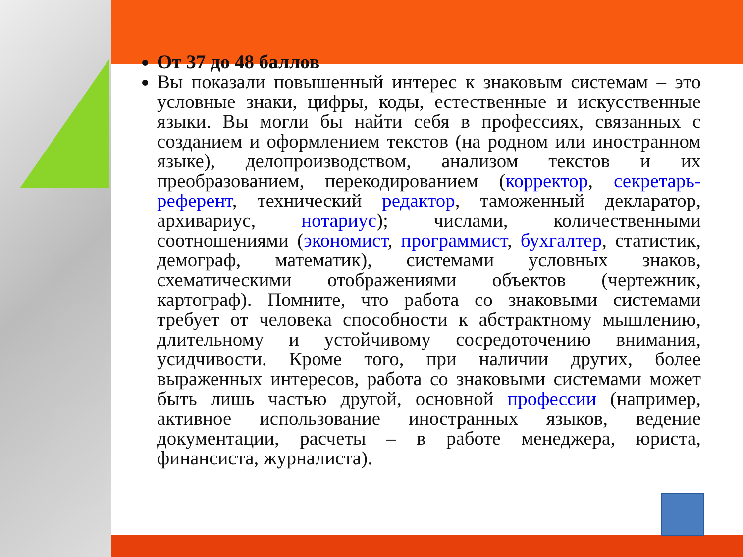От 37 до 48 баллов
Вы показали повышенный интерес к знаковым системам – это условные знаки, цифры, коды, естественные и искусственные языки. Вы могли бы найти себя в профессиях, связанных с созданием и оформлением текстов (на родном или иностранном языке), делопроизводством, анализом текстов и их преобразованием, перекодированием (корректор, секретарь-референт, технический редактор, таможенный декларатор, архивариус, нотариус); числами, количественными соотношениями (экономист, программист, бухгалтер, статистик, демограф, математик), системами условных знаков, схематическими отображениями объектов (чертежник, картограф). Помните, что работа со знаковыми системами требует от человека способности к абстрактному мышлению, длительному и устойчивому сосредоточению внимания, усидчивости. Кроме того, при наличии других, более выраженных интересов, работа со знаковыми системами может быть лишь частью другой, основной профессии (например, активное использование иностранных языков, ведение документации, расчеты – в работе менеджера, юриста, финансиста, журналиста).